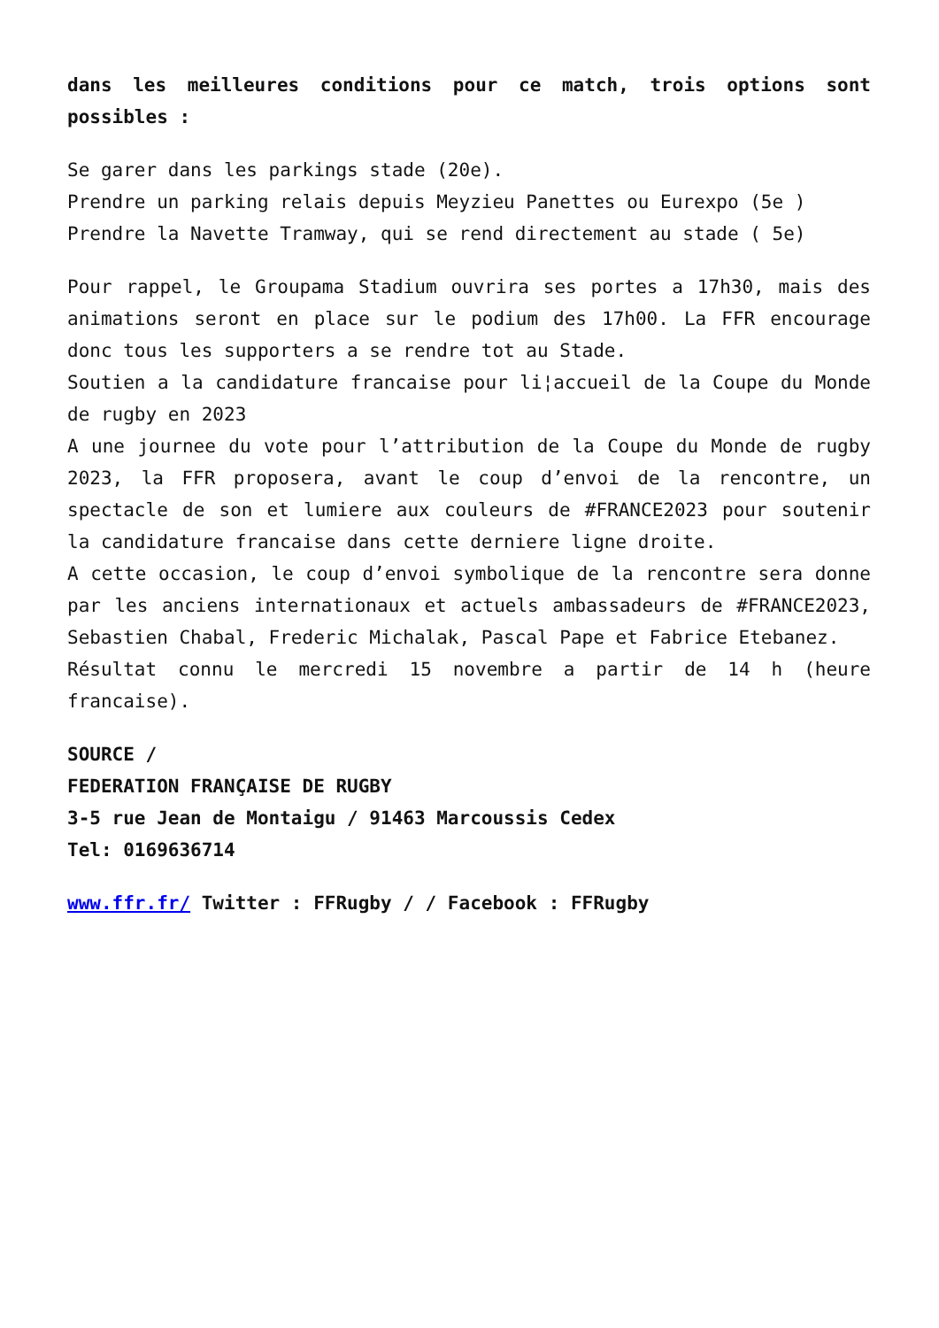dans les meilleures conditions pour ce match, trois options sont possibles :
Se garer dans les parkings stade (20e).
Prendre un parking relais depuis Meyzieu Panettes ou Eurexpo (5e )
Prendre la Navette Tramway, qui se rend directement au stade ( 5e)
Pour rappel, le Groupama Stadium ouvrira ses portes a 17h30, mais des animations seront en place sur le podium des 17h00. La FFR encourage donc tous les supporters a se rendre tot au Stade.
Soutien a la candidature francaise pour li¦accueil de la Coupe du Monde de rugby en 2023
A une journee du vote pour l’attribution de la Coupe du Monde de rugby 2023, la FFR proposera, avant le coup d’envoi de la rencontre, un spectacle de son et lumiere aux couleurs de #FRANCE2023 pour soutenir la candidature francaise dans cette derniere ligne droite.
A cette occasion, le coup d’envoi symbolique de la rencontre sera donne par les anciens internationaux et actuels ambassadeurs de #FRANCE2023, Sebastien Chabal, Frederic Michalak, Pascal Pape et Fabrice Etebanez.
Résultat connu le mercredi 15 novembre a partir de 14 h (heure francaise).
SOURCE /
FEDERATION FRANÇAISE DE RUGBY
3-5 rue Jean de Montaigu / 91463 Marcoussis Cedex
Tel: 0169636714
www.ffr.fr/ Twitter : FFRugby / / Facebook : FFRugby